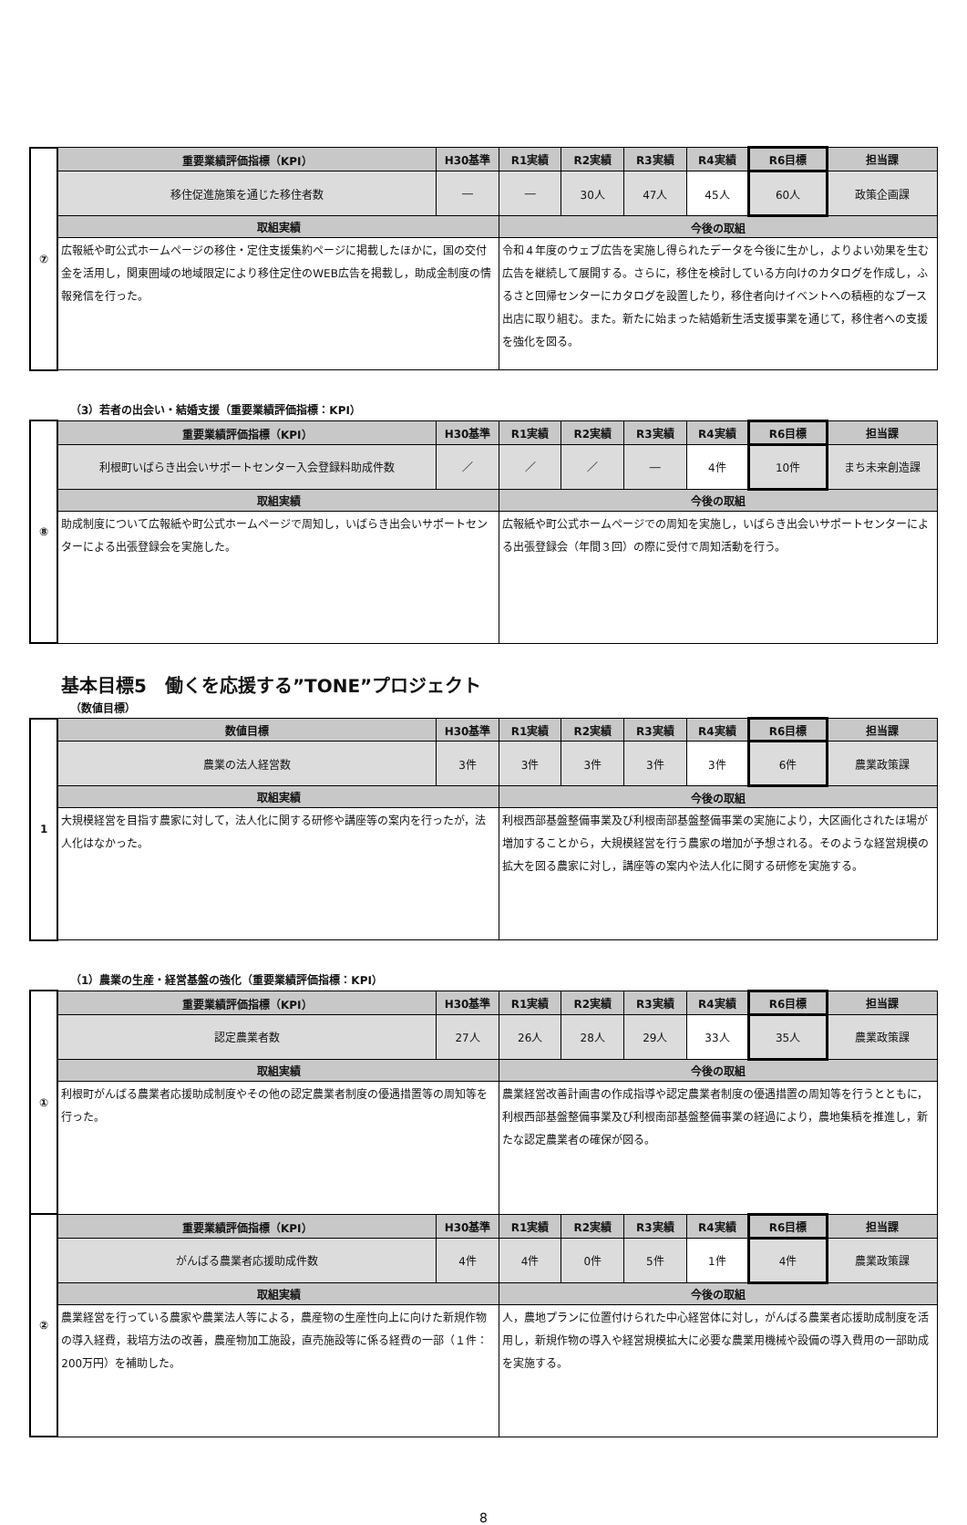| ⑦ | 重要業績評価指標（KPI） | H30基準 | R1実績 | R2実績 | R3実績 | R4実績 | R6目標 | 担当課 |
| | 移住促進施策を通じた移住者数 | ― | ― | 30人 | 47人 | 45人 | 60人 | 政策企画課 |
| | 取組実績 | | 今後の取組 | | | | | |
| | 広報紙や町公式ホームページの移住・定住支援集約ページに掲載したほかに，国の交付金を活用し，関東圏域の地域限定により移住定住のWEB広告を掲載し，助成金制度の情報発信を行った。 | | 令和４年度のウェブ広告を実施し得られたデータを今後に生かし，よりよい効果を生む広告を継続して展開する。さらに，移住を検討している方向けのカタログを作成し，ふるさと回帰センターにカタログを設置したり，移住者向けイベントへの積極的なブース出店に取り組む。また。新たに始まった結婚新生活支援事業を通じて，移住者への支援を強化を図る。 | | | | | |
（3）若者の出会い・結婚支援（重要業績評価指標：KPI）
| ⑧ | 重要業績評価指標（KPI） | H30基準 | R1実績 | R2実績 | R3実績 | R4実績 | R6目標 | 担当課 |
| | 利根町いばらき出会いサポートセンター入会登録料助成件数 | ／ | ／ | ／ | ― | 4件 | 10件 | まち未来創造課 |
| | 取組実績 | | 今後の取組 | | | | | |
| | 助成制度について広報紙や町公式ホームページで周知し，いばらき出会いサポートセンターによる出張登録会を実施した。 | | 広報紙や町公式ホームページでの周知を実施し，いばらき出会いサポートセンターによる出張登録会（年間３回）の際に受付で周知活動を行う。 | | | | | |
基本目標5　働くを応援する”TONE”プロジェクト
（数値目標）
| 1 | 数値目標 | H30基準 | R1実績 | R2実績 | R3実績 | R4実績 | R6目標 | 担当課 |
| | 農業の法人経営数 | 3件 | 3件 | 3件 | 3件 | 3件 | 6件 | 農業政策課 |
| | 取組実績 | | 今後の取組 | | | | | |
| | 大規模経営を目指す農家に対して，法人化に関する研修や講座等の案内を行ったが，法人化はなかった。 | | 利根西部基盤整備事業及び利根南部基盤整備事業の実施により，大区画化されたほ場が増加することから，大規模経営を行う農家の増加が予想される。そのような経営規模の拡大を図る農家に対し，講座等の案内や法人化に関する研修を実施する。 | | | | | |
（1）農業の生産・経営基盤の強化（重要業績評価指標：KPI）
| ① | 重要業績評価指標（KPI） | H30基準 | R1実績 | R2実績 | R3実績 | R4実績 | R6目標 | 担当課 |
| | 認定農業者数 | 27人 | 26人 | 28人 | 29人 | 33人 | 35人 | 農業政策課 |
| | 取組実績 | | 今後の取組 | | | | | |
| | 利根町がんばる農業者応援助成制度やその他の認定農業者制度の優遇措置等の周知等を行った。 | | 農業経営改善計画書の作成指導や認定農業者制度の優遇措置の周知等を行うとともに，利根西部基盤整備事業及び利根南部基盤整備事業の経過により，農地集積を推進し，新たな認定農業者の確保が図る。 | | | | | |
| ② | 重要業績評価指標（KPI） | H30基準 | R1実績 | R2実績 | R3実績 | R4実績 | R6目標 | 担当課 |
| | がんばる農業者応援助成件数 | 4件 | 4件 | 0件 | 5件 | 1件 | 4件 | 農業政策課 |
| | 取組実績 | | 今後の取組 | | | | | |
| | 農業経営を行っている農家や農業法人等による，農産物の生産性向上に向けた新規作物の導入経費，栽培方法の改善，農産物加工施設，直売施設等に係る経費の一部（１件：200万円）を補助した。 | | 人，農地プランに位置付けられた中心経営体に対し，がんばる農業者応援助成制度を活用し，新規作物の導入や経営規模拡大に必要な農業用機械や設備の導入費用の一部助成を実施する。 | | | | | |
8